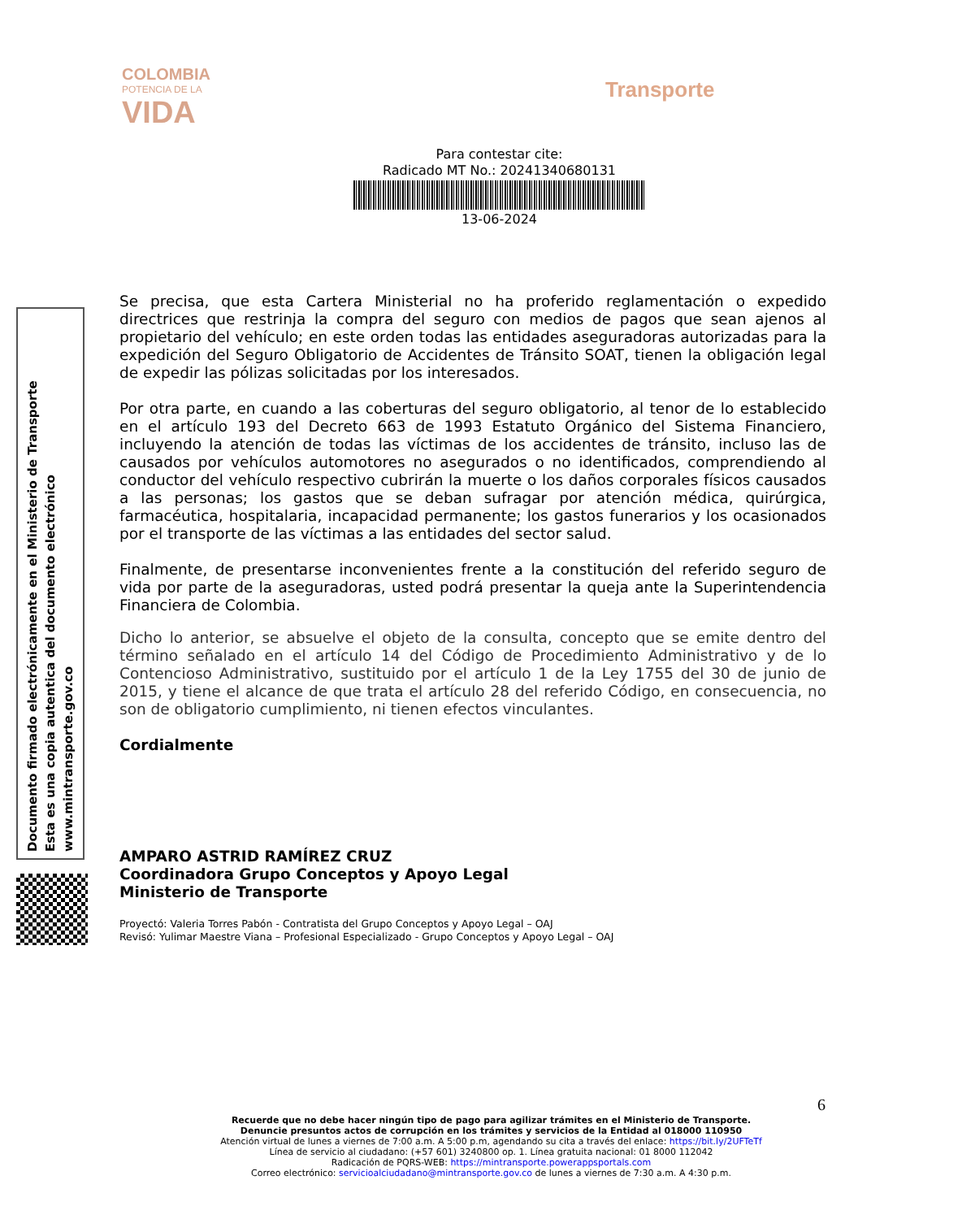COLOMBIA
POTENCIA DE LA
VIDA
Transporte
Para contestar cite:
Radicado MT No.: 20241340680131
13-06-2024
Documento firmado electrónicamente en el Ministerio de Transporte
Esta es una copia autentica del documento electrónico
www.mintransporte.gov.co
Se precisa, que esta Cartera Ministerial no ha proferido reglamentación o expedido directrices que restrinja la compra del seguro con medios de pagos que sean ajenos al propietario del vehículo; en este orden todas las entidades aseguradoras autorizadas para la expedición del Seguro Obligatorio de Accidentes de Tránsito SOAT, tienen la obligación legal de expedir las pólizas solicitadas por los interesados.
Por otra parte, en cuando a las coberturas del seguro obligatorio, al tenor de lo establecido en el artículo 193 del Decreto 663 de 1993 Estatuto Orgánico del Sistema Financiero, incluyendo la atención de todas las víctimas de los accidentes de tránsito, incluso las de causados por vehículos automotores no asegurados o no identificados, comprendiendo al conductor del vehículo respectivo cubrirán la muerte o los daños corporales físicos causados a las personas; los gastos que se deban sufragar por atención médica, quirúrgica, farmacéutica, hospitalaria, incapacidad permanente; los gastos funerarios y los ocasionados por el transporte de las víctimas a las entidades del sector salud.
Finalmente, de presentarse inconvenientes frente a la constitución del referido seguro de vida por parte de la aseguradoras, usted podrá presentar la queja ante la Superintendencia Financiera de Colombia.
Dicho lo anterior, se absuelve el objeto de la consulta, concepto que se emite dentro del término señalado en el artículo 14 del Código de Procedimiento Administrativo y de lo Contencioso Administrativo, sustituido por el artículo 1 de la Ley 1755 del 30 de junio de 2015, y tiene el alcance de que trata el artículo 28 del referido Código, en consecuencia, no son de obligatorio cumplimiento, ni tienen efectos vinculantes.
Cordialmente
AMPARO ASTRID RAMÍREZ CRUZ
Coordinadora Grupo Conceptos y Apoyo Legal
Ministerio de Transporte
Proyectó: Valeria Torres Pabón - Contratista del Grupo Conceptos y Apoyo Legal – OAJ
Revisó: Yulimar Maestre Viana – Profesional Especializado - Grupo Conceptos y Apoyo Legal – OAJ
6
Recuerde que no debe hacer ningún tipo de pago para agilizar trámites en el Ministerio de Transporte.
Denuncie presuntos actos de corrupción en los trámites y servicios de la Entidad al 018000 110950
Atención virtual de lunes a viernes de 7:00 a.m. A 5:00 p.m, agendando su cita a través del enlace: https://bit.ly/2UFTeTf
Línea de servicio al ciudadano: (+57 601) 3240800 op. 1. Línea gratuita nacional: 01 8000 112042
Radicación de PQRS-WEB: https://mintransporte.powerappsportals.com
Correo electrónico: servicioalciudadano@mintransporte.gov.co de lunes a viernes de 7:30 a.m. A 4:30 p.m.